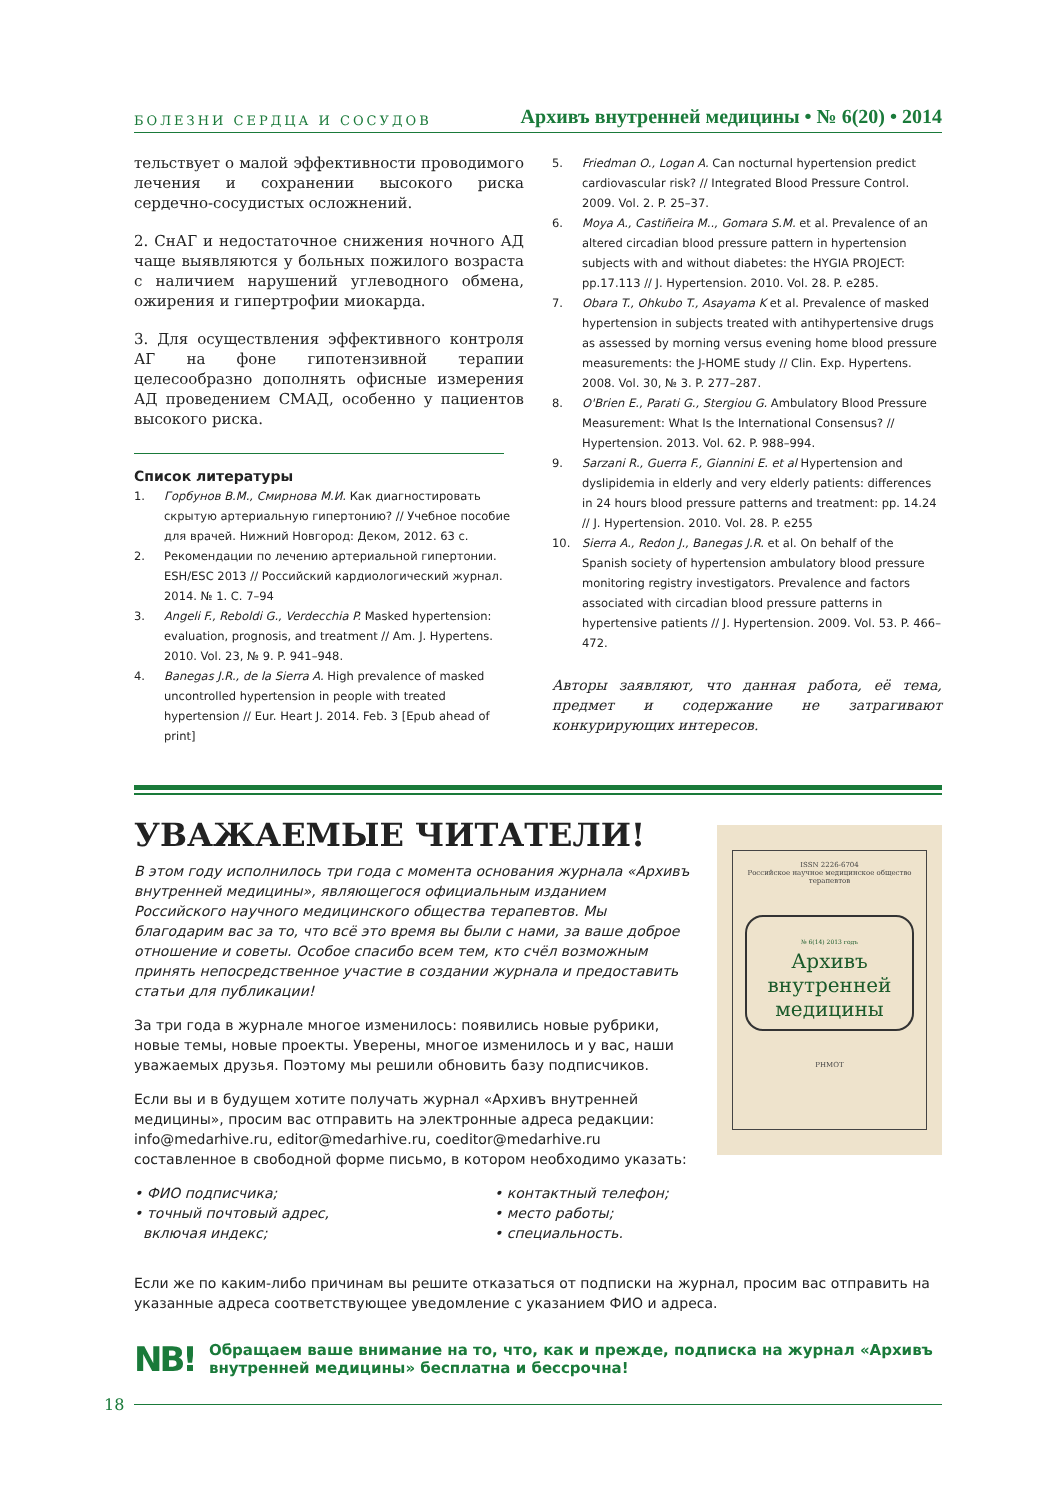БОЛЕЗНИ СЕРДЦА И СОСУДОВ Архивъ внутренней медицины • № 6(20) • 2014
тельствует о малой эффективности проводимого лечения и сохранении высокого риска сердечно-сосудистых осложнений.
2. СнАГ и недостаточное снижения ночного АД чаще выявляются у больных пожилого возраста с наличием нарушений углеводного обмена, ожирения и гипертрофии миокарда.
3. Для осуществления эффективного контроля АГ на фоне гипотензивной терапии целесообразно дополнять офисные измерения АД проведением СМАД, особенно у пациентов высокого риска.
Список литературы
1. Горбунов В.М., Смирнова М.И. Как диагностировать скрытую артериальную гипертонию? // Учебное пособие для врачей. Нижний Новгород: Деком, 2012. 63 с.
2. Рекомендации по лечению артериальной гипертонии. ESH/ESC 2013 // Российский кардиологический журнал. 2014. № 1. С. 7–94
3. Angeli F., Reboldi G., Verdecchia P. Masked hypertension: evaluation, prognosis, and treatment // Am. J. Hypertens. 2010. Vol. 23, № 9. P. 941–948.
4. Banegas J.R., de la Sierra A. High prevalence of masked uncontrolled hypertension in people with treated hypertension // Eur. Heart J. 2014. Feb. 3 [Epub ahead of print]
5. Friedman O., Logan A. Can nocturnal hypertension predict cardiovascular risk? // Integrated Blood Pressure Control. 2009. Vol. 2. P. 25–37.
6. Moya A., Castiñeira M.., Gomara S.M. et al. Prevalence of an altered circadian blood pressure pattern in hypertension subjects with and without diabetes: the HYGIA PROJECT: pp.17.113 // J. Hypertension. 2010. Vol. 28. P. e285.
7. Obara T., Ohkubo T., Asayama K et al. Prevalence of masked hypertension in subjects treated with antihypertensive drugs as assessed by morning versus evening home blood pressure measurements: the J-HOME study // Clin. Exp. Hypertens. 2008. Vol. 30, № 3. P. 277–287.
8. O'Brien E., Parati G., Stergiou G. Ambulatory Blood Pressure Measurement: What Is the International Consensus? // Hypertension. 2013. Vol. 62. P. 988–994.
9. Sarzani R., Guerra F., Giannini E. et al Hypertension and dyslipidemia in elderly and very elderly patients: differences in 24 hours blood pressure patterns and treatment: pp. 14.24 // J. Hypertension. 2010. Vol. 28. P. e255
10. Sierra A., Redon J., Banegas J.R. et al. On behalf of the Spanish society of hypertension ambulatory blood pressure monitoring registry investigators. Prevalence and factors associated with circadian blood pressure patterns in hypertensive patients // J. Hypertension. 2009. Vol. 53. P. 466–472.
Авторы заявляют, что данная работа, её тема, предмет и содержание не затрагивают конкурирующих интересов.
УВАЖАЕМЫЕ ЧИТАТЕЛИ!
В этом году исполнилось три года с момента основания журнала «Архивъ внутренней медицины», являющегося официальным изданием Российского научного медицинского общества терапевтов. Мы благодарим вас за то, что всё это время вы были с нами, за ваше доброе отношение и советы. Особое спасибо всем тем, кто счёл возможным принять непосредственное участие в создании журнала и предоставить статьи для публикации!
За три года в журнале многое изменилось: появились новые рубрики, новые темы, новые проекты. Уверены, многое изменилось и у вас, наши уважаемых друзья. Поэтому мы решили обновить базу подписчиков.
Если вы и в будущем хотите получать журнал «Архивъ внутренней медицины», просим вас отправить на электронные адреса редакции: info@medarhive.ru, editor@medarhive.ru, coeditor@medarhive.ru составленное в свободной форме письмо, в котором необходимо указать:
ISSN 2226-6704
Российское научное медицинское общество терапевтов
№ 6(14) 2013 годъ
Архивъ внутренней медицины
РНМОТ
• ФИО подписчика;
• точный почтовый адрес,
включая индекс;
• контактный телефон;
• место работы;
• специальность.
Если же по каким-либо причинам вы решите отказаться от подписки на журнал, просим вас отправить на указанные адреса соответствующее уведомление с указанием ФИО и адреса.
NB! Обращаем ваше внимание на то, что, как и прежде, подписка на журнал «Архивъ внутренней медицины» бесплатна и бессрочна!
18